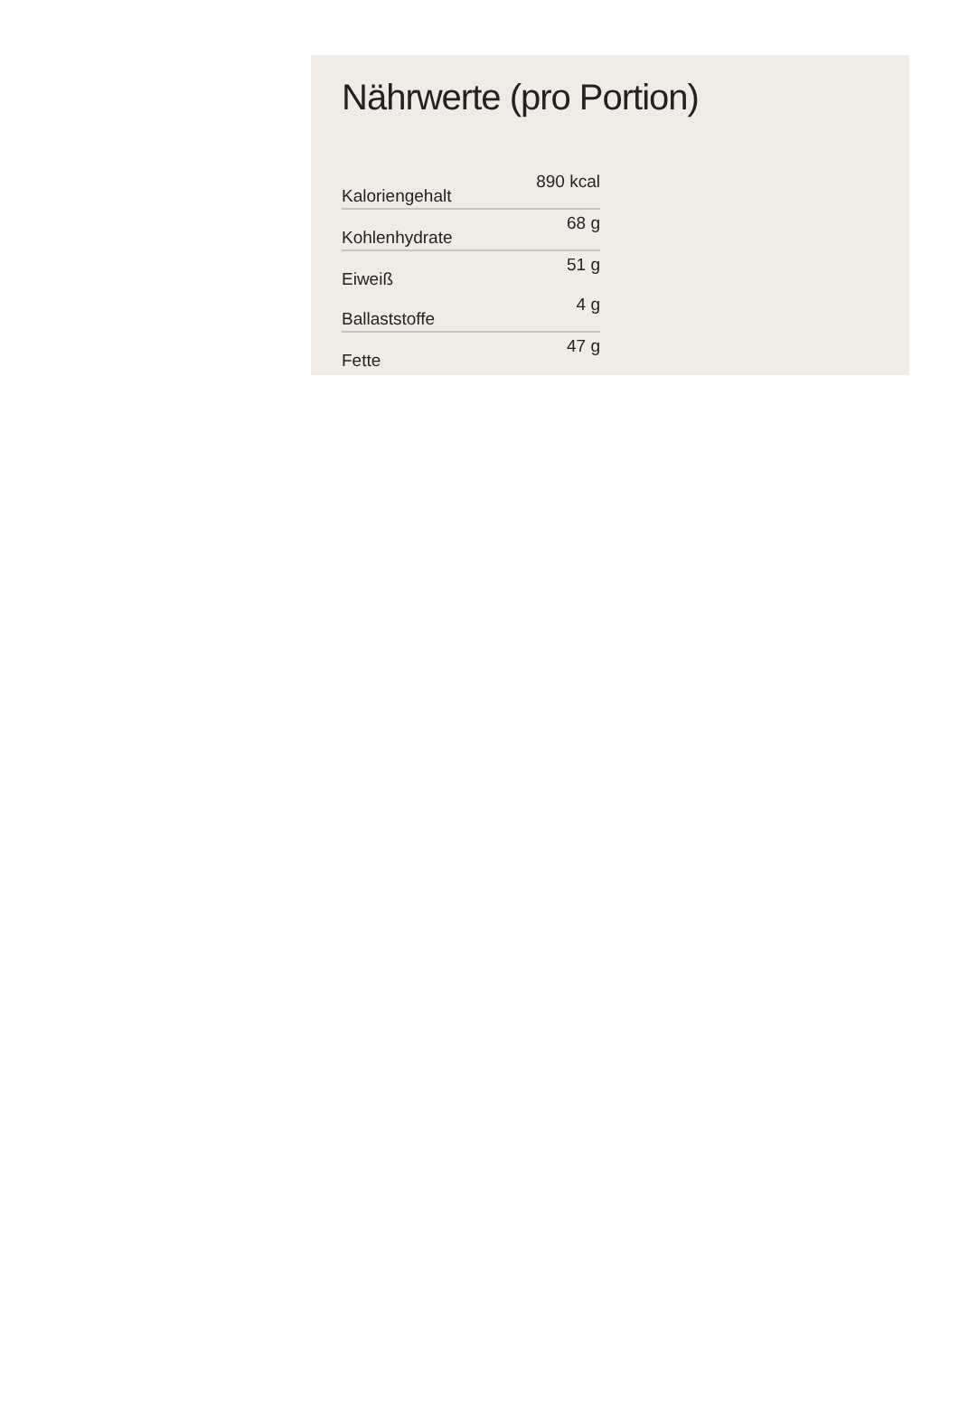Nährwerte (pro Portion)
| Kaloriengehalt | 890 kcal |
| Kohlenhydrate | 68 g |
| Eiweiß | 51 g |
| Ballaststoffe | 4 g |
| Fette | 47 g |